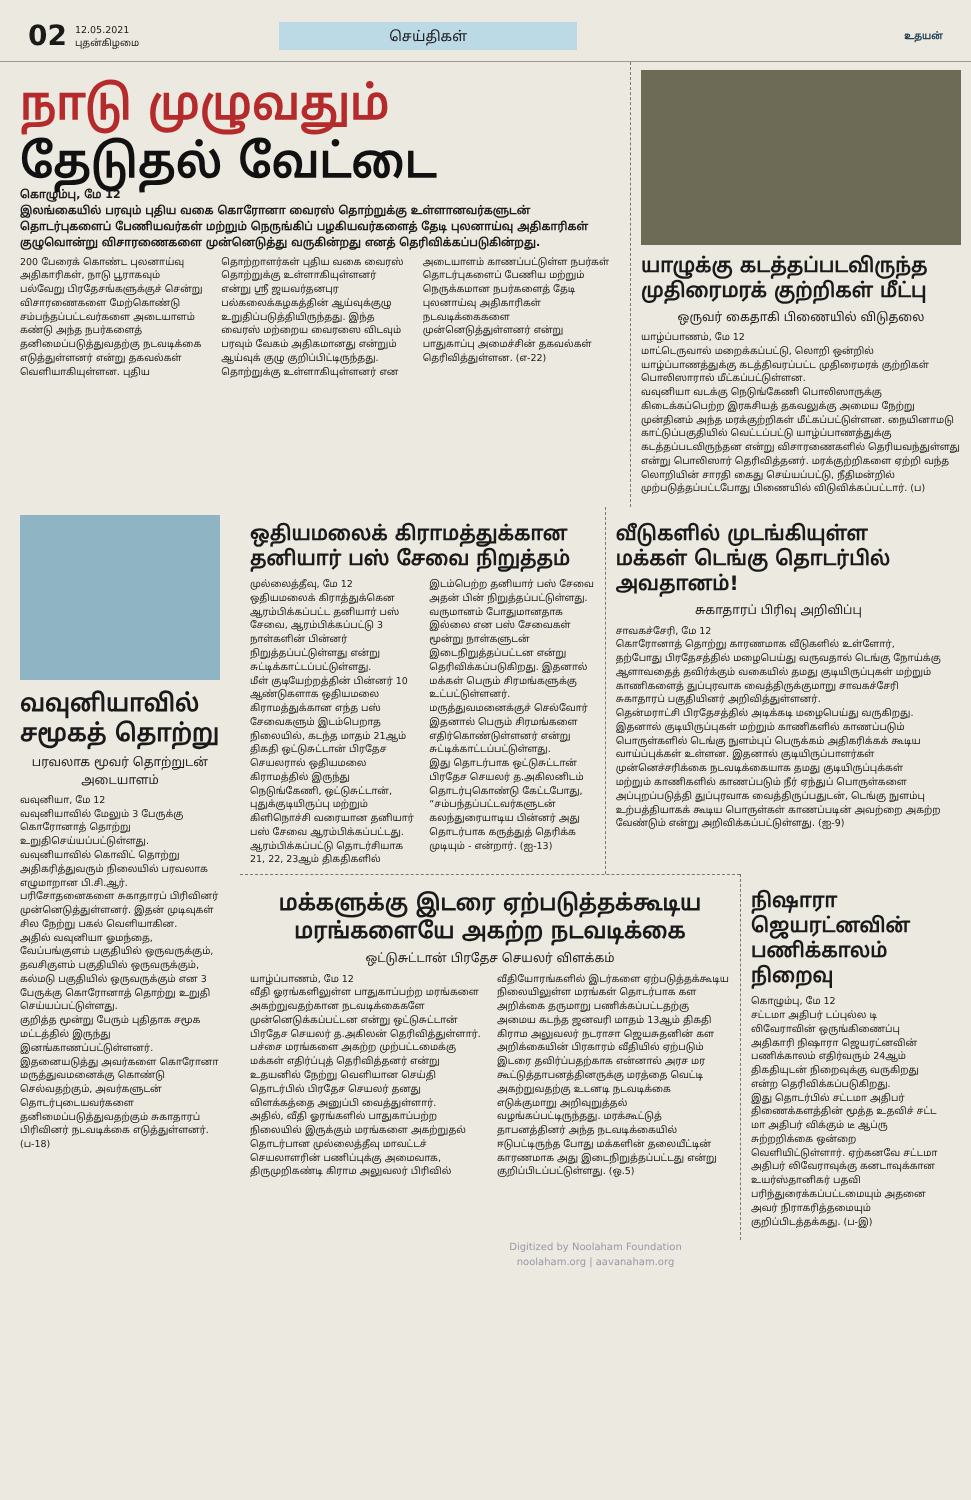02 12.05.2021
புதன்கிழமை செய்திகள் உதயன்
நாடு முழுவதும்
தேடுதல் வேட்டை
கொழும்பு, மே 12
இலங்கையில் பரவும் புதிய வகை கொரோனா வைரஸ் தொற்றுக்கு உள்ளானவர்களுடன் தொடர்புகளைப் பேணியவர்கள் மற்றும் நெருங்கிப் பழகியவர்களைத் தேடி புலனாய்வு அதிகாரிகள் குழுவொன்று விசாரணைகளை முன்னெடுத்து வருகின்றது எனத் தெரிவிக்கப்படுகின்றது.
200 பேரைக் கொண்ட புலனாய்வு அதிகாரிகள், நாடு பூராகவும் பல்வேறு பிரதேசங்களுக்குச் சென்று விசாரணைகளை மேற்கொண்டு சம்பந்தப்பட்டவர்களை அடையாளம் கண்டு அந்த நபர்களைத் தனிமைப்படுத்துவதற்கு நடவடிக்கை எடுத்துள்ளனர் என்று தகவல்கள் வெளியாகியுள்ளன. புதிய தொற்றாளர்கள் புதிய வகை வைரஸ் தொற்றுக்கு உள்ளாகியுள்ளனர் என்று ஸ்ரீ ஜயவர்தனபுர பல்கலைக்கழகத்தின் ஆய்வுக்குழு உறுதிப்படுத்தியிருந்தது. இந்த வைரஸ் மற்றைய வைரஸை விடவும் பரவும் வேகம் அதிகமானது என்றும் ஆய்வுக் குழு குறிப்பிட்டிருந்தது. தொற்றுக்கு உள்ளாகியுள்ளனர் என அடையாளம் காணப்பட்டுள்ள நபர்கள் தொடர்புகளைப் பேணிய மற்றும் நெருக்கமான நபர்களைத் தேடி புலனாய்வு அதிகாரிகள் நடவடிக்கைகளை முன்னெடுத்துள்ளனர் என்று பாதுகாப்பு அமைச்சின் தகவல்கள் தெரிவித்துள்ளன. (எ-22)
யாழுக்கு கடத்தப்படவிருந்த முதிரைமரக் குற்றிகள் மீட்பு
ஒருவர் கைதாகி பிணையில் விடுதலை
யாழ்ப்பாணம், மே 12
மாட்டெருவால் மறைக்கப்பட்டு, லொறி ஒன்றில் யாழ்ப்பாணத்துக்கு கடத்திவரப்பட்ட முதிரைமரக் குற்றிகள் பொலிஸாரால் மீட்கப்பட்டுள்ளன.
வவுனியா வடக்கு நெடுங்கேணி பொலிஸாருக்கு கிடைக்கப்பெற்ற இரகசியத் தகவலுக்கு அமைய நேற்று முன்தினம் அந்த மரக்குற்றிகள் மீட்கப்பட்டுள்ளன. நையினாமடு காட்டுப்பகுதியில் வெட்டப்பட்டு யாழ்ப்பாணத்துக்கு கடத்தப்படவிருந்தன என்று விசாரணைகளில் தெரியவந்துள்ளது என்று பொலிஸார் தெரிவித்தனர். மரக்குற்றிகளை ஏற்றி வந்த லொறியின் சாரதி கைது செய்யப்பட்டு, நீதிமன்றில் முற்படுத்தப்பட்டபோது பிணையில் விடுவிக்கப்பட்டார். (ப)
வவுனியாவில் சமூகத் தொற்று
பரவலாக மூவர் தொற்றுடன் அடையாளம்
வவுனியா, மே 12
வவுனியாவில் மேலும் 3 பேருக்கு கொரோனாத் தொற்று உறுதிசெய்யப்பட்டுள்ளது.
வவுனியாவில் கொவிட் தொற்று அதிகரித்துவரும் நிலையில் பரவலாக எழுமாறான பி.சி.ஆர். பரிசோதனைகளை சுகாதாரப் பிரிவினர் முன்னெடுத்துள்ளனர். இதன் முடிவுகள் சில நேற்று பகல் வெளியாகின.
அதில் வவுனியா ஓமந்தை, வேப்பங்குளம் பகுதியில் ஒருவருக்கும், தவசிகுளம் பகுதியில் ஒருவருக்கும், கல்மடு பகுதியில் ஒருவருக்கும் என 3 பேருக்கு கொரோனாத் தொற்று உறுதி செய்யப்பட்டுள்ளது.
குறித்த மூன்று பேரும் புதிதாக சமூக மட்டத்தில் இருந்து இனங்காணப்பட்டுள்ளனர். இதனையடுத்து அவர்களை கொரோனா மருத்துவமனைக்கு கொண்டு செல்வதற்கும், அவர்களுடன் தொடர்புடையவர்களை தனிமைப்படுத்துவதற்கும் சுகாதாரப் பிரிவினர் நடவடிக்கை எடுத்துள்ளனர். (ப-18)
ஒதியமலைக் கிராமத்துக்கான தனியார் பஸ் சேவை நிறுத்தம்
முல்லைத்தீவு, மே 12
ஒதியமலைக் கிராத்துக்கென ஆரம்பிக்கப்பட்ட தனியார் பஸ் சேவை, ஆரம்பிக்கப்பட்டு 3 நாள்களின் பின்னர் நிறுத்தப்பட்டுள்ளது என்று சுட்டிக்காட்டப்பட்டுள்ளது.
மீள் குடியேற்றத்தின் பின்னர் 10 ஆண்டுகளாக ஒதியமலை கிராமத்துக்கான எந்த பஸ் சேவைகளும் இடம்பெறாத நிலையில், கடந்த மாதம் 21ஆம் திகதி ஒட்டுசுட்டான் பிரதேச செயலரால் ஒதியமலை கிராமத்தில் இருந்து நெடுங்கேணி, ஒட்டுசுட்டான், புதுக்குடியிருப்பு மற்றும் கிளிநொச்சி வரையான தனியார் பஸ் சேவை ஆரம்பிக்கப்பட்டது.
ஆரம்பிக்கப்பட்டு தொடர்சியாக 21, 22, 23ஆம் திகதிகளில் இடம்பெற்ற தனியார் பஸ் சேவை அதன் பின் நிறுத்தப்பட்டுள்ளது.
வருமானம் போதுமானதாக இல்லை என பஸ் சேவைகள் மூன்று நாள்களுடன் இடைநிறுத்தப்பட்டன என்று தெரிவிக்கப்படுகிறது. இதனால் மக்கள் பெரும் சிரமங்களுக்கு உட்பட்டுள்ளனர்.
மருத்துவமனைக்குச் செல்வோர் இதனால் பெரும் சிரமங்களை எதிர்கொண்டுள்ளனர் என்று சுட்டிக்காட்டப்பட்டுள்ளது.
இது தொடர்பாக ஒட்டுசுட்டான் பிரதேச செயலர் த.அகிலனிடம் தொடர்புகொண்டு கேட்டபோது, “சம்பந்தப்பட்டவர்களுடன் கலந்துரையாடிய பின்னர் அது தொடர்பாக கருத்துத் தெரிக்க முடியும் - என்றார். (ஐ-13)
வீடுகளில் முடங்கியுள்ள மக்கள் டெங்கு தொடர்பில் அவதானம்!
சுகாதாரப் பிரிவு அறிவிப்பு
சாவகச்சேரி, மே 12
கொரோனாத் தொற்று காரணமாக வீடுகளில் உள்ளோர், தற்போது பிரதேசத்தில் மழைபெய்து வருவதால் டெங்கு நோய்க்கு ஆளாவதைத் தவிர்க்கும் வகையில் தமது குடியிருப்புகள் மற்றும் காணிகளைத் துப்புரவாக வைத்திருக்குமாறு சாவகச்சேரி சுகாதாரப் பகுதியினர் அறிவித்துள்ளனர்.
தென்மராட்சி பிரதேசத்தில் அடிக்கடி மழைபெய்து வருகிறது. இதனால் குடியிருப்புகள் மற்றும் காணிகளில் காணப்படும் பொருள்களில் டெங்கு நுளம்புப் பெருக்கம் அதிகரிக்கக் கூடிய வாய்ப்புக்கள் உள்ளன. இதனால் குடியிருப்பாளர்கள் முன்னெச்சரிக்கை நடவடிக்கையாக தமது குடியிருப்புக்கள் மற்றும் காணிகளில் காணப்படும் நீர் ஏந்துப் பொருள்களை அப்புறப்படுத்தி துப்புரவாக வைத்திருப்பதுடன், டெங்கு நுளம்பு உற்பத்தியாகக் கூடிய பொருள்கள் காணப்படின் அவற்றை அகற்ற வேண்டும் என்று அறிவிக்கப்பட்டுள்ளது. (ஐ-9)
மக்களுக்கு இடரை ஏற்படுத்தக்கூடிய மரங்களையே அகற்ற நடவடிக்கை
ஒட்டுசுட்டான் பிரதேச செயலர் விளக்கம்
யாழ்ப்பாணம், மே 12
வீதி ஓரங்களிலுள்ள பாதுகாப்பற்ற மரங்களை அகற்றுவதற்கான நடவடிக்கைகளே முன்னெடுக்கப்பட்டன என்று ஒட்டுசுட்டான் பிரதேச செயலர் த.அகிலன் தெரிவித்துள்ளார். பச்சை மரங்களை அகற்ற முற்பட்டமைக்கு மக்கள் எதிர்ப்புத் தெரிவித்தனர் என்று உதயனில் நேற்று வெளியான செய்தி தொடர்பில் பிரதேச செயலர் தனது விளக்கத்தை அனுப்பி வைத்துள்ளார்.
அதில், வீதி ஓரங்களில் பாதுகாப்பற்ற நிலையில் இருக்கும் மரங்களை அகற்றுதல் தொடர்பான முல்லைத்தீவு மாவட்டச் செயலாளரின் பணிப்புக்கு அமைவாக, திருமுறிகண்டி கிராம அலுவலர் பிரிவில் வீதியோரங்களில் இடர்களை ஏற்படுத்தக்கூடிய நிலையிலுள்ள மரங்கள் தொடர்பாக கள அறிக்கை தருமாறு பணிக்கப்பட்டதற்கு அமைய கடந்த ஜனவரி மாதம் 13ஆம் திகதி கிராம அலுவலர் நடராசா ஜெயசுதனின் கள அறிக்கையின் பிரகாரம் வீதியில் ஏற்படும் இடரை தவிர்ப்பதற்காக என்னால் அரச மர கூட்டுத்தாபனத்தினருக்கு மரத்தை வெட்டி அகற்றுவதற்கு உடனடி நடவடிக்கை எடுக்குமாறு அறிவுறுத்தல் வழங்கப்பட்டிருந்தது. மரக்கூட்டுத் தாபனத்தினர் அந்த நடவடிக்கையில் ஈடுபட்டிருந்த போது மக்களின் தலையீட்டின் காரணமாக அது இடைநிறுத்தப்பட்டது என்று குறிப்பிடப்பட்டுள்ளது. (ஒ.5)
நிஷாரா ஜெயரட்னவின் பணிக்காலம் நிறைவு
கொழும்பு, மே 12
சட்டமா அதிபர் டப்புல்ல டி லிவேராவின் ஒருங்கிணைப்பு அதிகாரி நிஷாரா ஜெயரட்னவின் பணிக்காலம் எதிர்வரும் 24ஆம் திகதியுடன் நிறைவுக்கு வருகிறது என்ற தெரிவிக்கப்படுகிறது.
இது தொடர்பில் சட்டமா அதிபர் திணைக்களத்தின் மூத்த உதவிச் சட்ட மா அதிபர் விக்கும் டீ ஆப்ரு சுற்றறிக்கை ஒன்றை வெளியிட்டுள்ளார். ஏற்கனவே சட்டமா அதிபர் லிவேராவுக்கு கனடாவுக்கான உயர்ஸ்தானிகர் பதவி பரிந்துரைக்கப்பட்டமையும் அதனை அவர் நிராகரித்தமையும் குறிப்பிடத்தக்கது. (ப-இ)
Digitized by Noolaham Foundation
noolaham.org | aavanaham.org